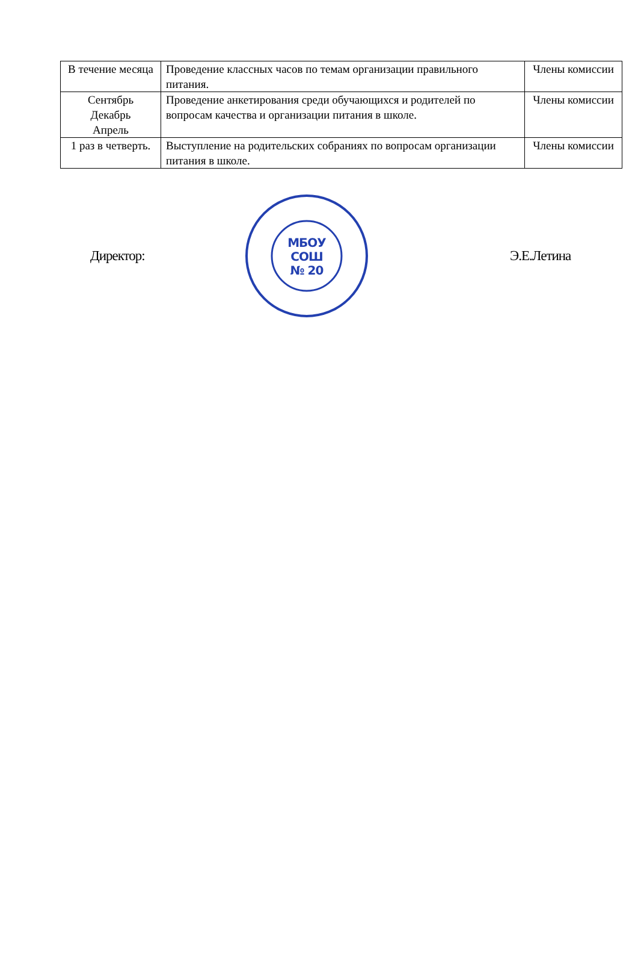| В течение месяца | Проведение классных часов по темам организации правильного питания. | Члены комиссии |
| Сентябрь Декабрь Апрель | Проведение анкетирования среди обучающихся и родителей по вопросам качества и организации питания в школе. | Члены комиссии |
| 1 раз в четверть. | Выступление на родительских собраниях по вопросам организации питания в школе. | Члены комиссии |
Директор:
МБОУ
СОШ
№ 20
Э.Е.Летина